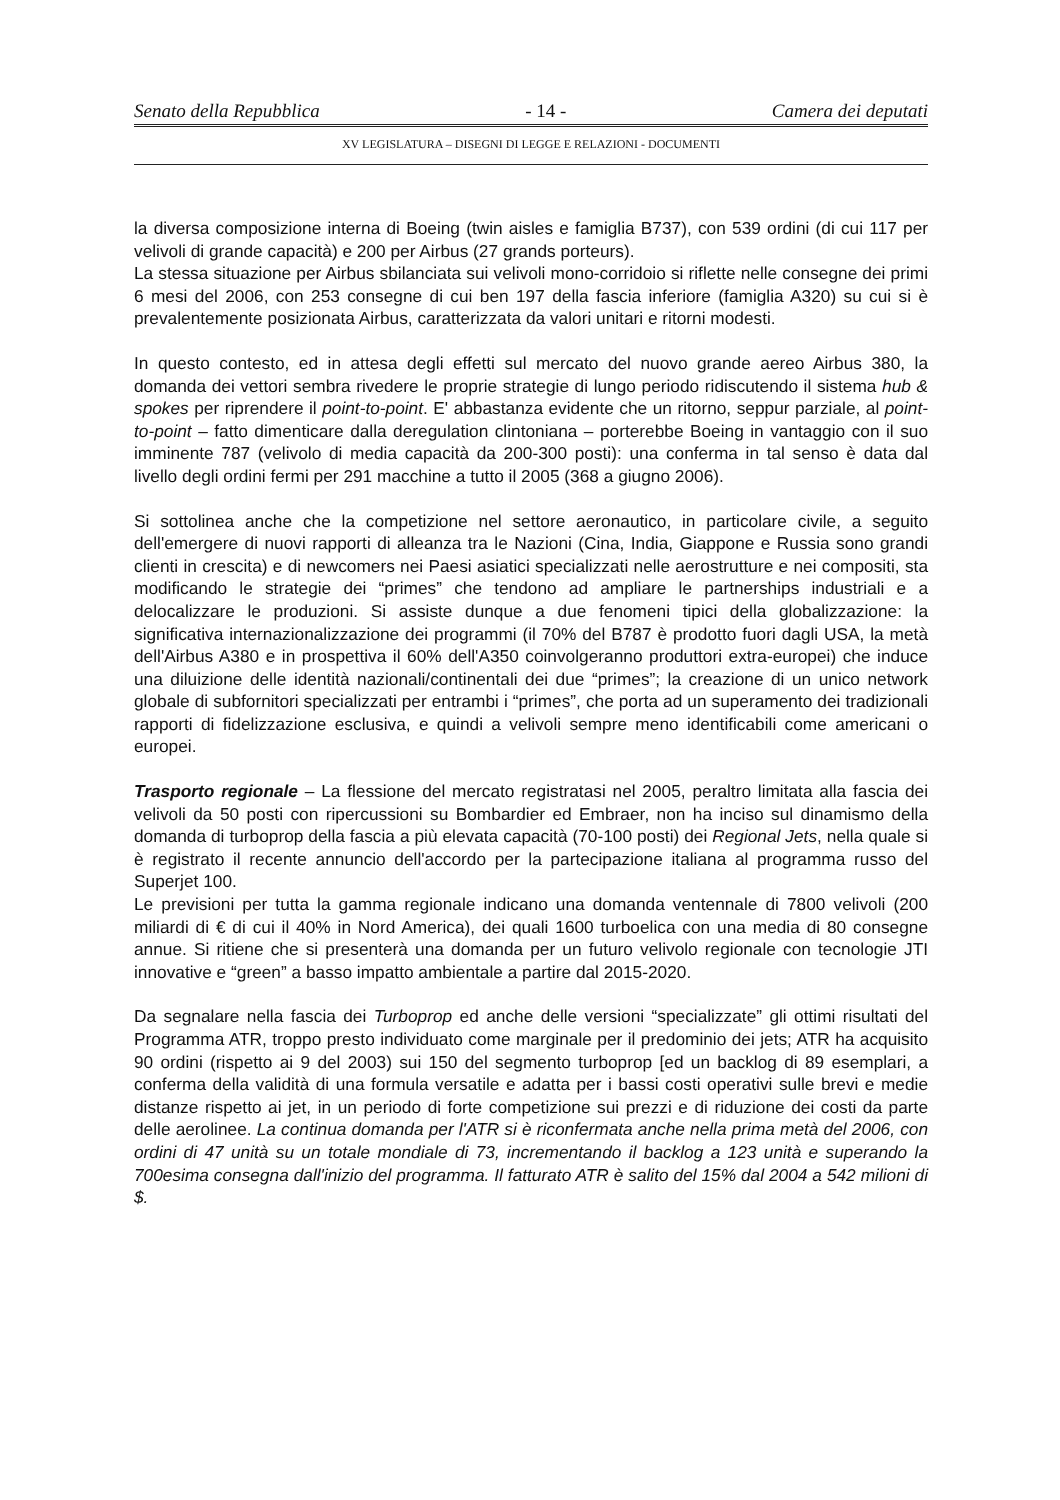Senato della Repubblica - 14 - Camera dei deputati
XV LEGISLATURA – DISEGNI DI LEGGE E RELAZIONI - DOCUMENTI
la diversa composizione interna di Boeing (twin aisles e famiglia B737), con 539 ordini (di cui 117 per velivoli di grande capacità) e 200 per Airbus (27 grands porteurs).
La stessa situazione per Airbus sbilanciata sui velivoli mono-corridoio si riflette nelle consegne dei primi 6 mesi del 2006, con 253 consegne di cui ben 197 della fascia inferiore (famiglia A320) su cui si è prevalentemente posizionata Airbus, caratterizzata da valori unitari e ritorni modesti.
In questo contesto, ed in attesa degli effetti sul mercato del nuovo grande aereo Airbus 380, la domanda dei vettori sembra rivedere le proprie strategie di lungo periodo ridiscutendo il sistema hub & spokes per riprendere il point-to-point. E' abbastanza evidente che un ritorno, seppur parziale, al point-to-point – fatto dimenticare dalla deregulation clintoniana – porterebbe Boeing in vantaggio con il suo imminente 787 (velivolo di media capacità da 200-300 posti): una conferma in tal senso è data dal livello degli ordini fermi per 291 macchine a tutto il 2005 (368 a giugno 2006).
Si sottolinea anche che la competizione nel settore aeronautico, in particolare civile, a seguito dell'emergere di nuovi rapporti di alleanza tra le Nazioni (Cina, India, Giappone e Russia sono grandi clienti in crescita) e di newcomers nei Paesi asiatici specializzati nelle aerostrutture e nei compositi, sta modificando le strategie dei “primes” che tendono ad ampliare le partnerships industriali e a delocalizzare le produzioni. Si assiste dunque a due fenomeni tipici della globalizzazione: la significativa internazionalizzazione dei programmi (il 70% del B787 è prodotto fuori dagli USA, la metà dell'Airbus A380 e in prospettiva il 60% dell'A350 coinvolgeranno produttori extra-europei) che induce una diluizione delle identità nazionali/continentali dei due “primes”; la creazione di un unico network globale di subfornitori specializzati per entrambi i “primes”, che porta ad un superamento dei tradizionali rapporti di fidelizzazione esclusiva, e quindi a velivoli sempre meno identificabili come americani o europei.
Trasporto regionale – La flessione del mercato registratasi nel 2005, peraltro limitata alla fascia dei velivoli da 50 posti con ripercussioni su Bombardier ed Embraer, non ha inciso sul dinamismo della domanda di turboprop della fascia a più elevata capacità (70-100 posti) dei Regional Jets, nella quale si è registrato il recente annuncio dell'accordo per la partecipazione italiana al programma russo del Superjet 100.
Le previsioni per tutta la gamma regionale indicano una domanda ventennale di 7800 velivoli (200 miliardi di € di cui il 40% in Nord America), dei quali 1600 turboelica con una media di 80 consegne annue. Si ritiene che si presenterà una domanda per un futuro velivolo regionale con tecnologie JTI innovative e “green” a basso impatto ambientale a partire dal 2015-2020.
Da segnalare nella fascia dei Turboprop ed anche delle versioni “specializzate” gli ottimi risultati del Programma ATR, troppo presto individuato come marginale per il predominio dei jets; ATR ha acquisito 90 ordini (rispetto ai 9 del 2003) sui 150 del segmento turboprop [ed un backlog di 89 esemplari, a conferma della validità di una formula versatile e adatta per i bassi costi operativi sulle brevi e medie distanze rispetto ai jet, in un periodo di forte competizione sui prezzi e di riduzione dei costi da parte delle aerolinee. La continua domanda per l'ATR si è riconfermata anche nella prima metà del 2006, con ordini di 47 unità su un totale mondiale di 73, incrementando il backlog a 123 unità e superando la 700esima consegna dall'inizio del programma. Il fatturato ATR è salito del 15% dal 2004 a 542 milioni di $.